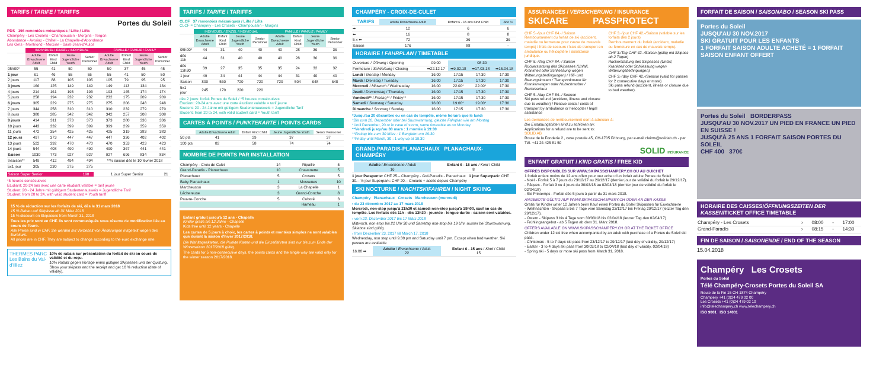TARIFS / TARIFE / TARIFFS
Portes du Soleil
PDS 196 remontées mécaniques / Lifte / Lifts
Champéry - Les Crosets - Champoussin - Morgins - Torgon
Abondance - Avoriaz - Châtel - La Chapelle-d'Abondance
Les Gets - Montriond - Morzine - Saint-Jean-d'Aulps
| | INDIVIDUEL / EINZEL / INDIVIDUAL | | | | FAMILLE / FAMILIE / FAMILY | | | |
| --- | --- | --- | --- | --- | --- | --- | --- | --- |
| | Adulte Erwachsene Adult | Enfant Kind Child | Jeune Jugendliche Youth | Senior Pensioner | Adulte Erwachsene Adult | Enfant Kind Child | Jeune Jugendliche Youth | Senior Pensioner |
| 05h00* | 55 | 41 | 50 | 50 | 50 | 37 | 45 | 45 |
| 1 jour | 61 | 46 | 55 | 55 | 55 | 41 | 50 | 50 |
| 2 jours | 117 | 88 | 105 | 105 | 105 | 79 | 95 | 95 |
| 3 jours | 166 | 125 | 149 | 149 | 149 | 113 | 134 | 134 |
| 4 jours | 214 | 161 | 193 | 193 | 193 | 145 | 174 | 174 |
| 5 jours | 258 | 194 | 232 | 232 | 232 | 175 | 209 | 209 |
| 6 jours | 305 | 229 | 275 | 275 | 275 | 206 | 248 | 248 |
| 7 jours | 344 | 258 | 310 | 310 | 310 | 232 | 279 | 279 |
| 8 jours | 380 | 285 | 342 | 342 | 342 | 257 | 308 | 308 |
| 9 jours | 414 | 311 | 373 | 373 | 373 | 280 | 336 | 336 |
| 10 jours | 443 | 332 | 399 | 399 | 399 | 299 | 359 | 359 |
| 11 jours | 472 | 354 | 425 | 425 | 425 | 319 | 383 | 383 |
| 12 jours | 497 | 373 | 447 | 447 | 447 | 336 | 402 | 402 |
| 13 jours | 522 | 392 | 470 | 470 | 470 | 353 | 423 | 423 |
| 14 jours | 544 | 408 | 490 | 490 | 490 | 367 | 441 | 441 |
| Saison | 1030 | 773 | 927 | 927 | 927 | 696 | 834 | 834 |
| ½saison** | 549 | 412 | 494 | 494 | **½ saison dès le 10 février 2018 | | | |
| 5x1 jour | 305 | 230 | 275 | 275 | | | | |
| Saison Super Senior | 190 | 1 jour Super Senior | 21 |
*5 heures consécutives
Etudiant: 20-24 ans avec une carte étudiant valable = tarif jeune
Student: 20 - 24 Jahre mit gültigem Studentenausweis = Jugendliche Tarif
Student: from 20 to 24, with valid student card = Youth tariff
15 % de réduction sur les forfaits de ski, dès le 31 mars 2018
15 % Rabatt auf Skipässe ab 31 März 2018
15 % discount on Skipasses from March 31, 2018
Tous les prix sont en CHF. Ils sont communiqués sous réserve de modification liée au cours de l'euro.
Alle Preise sind in CHF. Sie werden mit Vorbehalt von Änderungen mitgeteilt wegen des Eurokurs.
All prices are in CHF. They are subject to change according to the euro exchange rate.
THERMES PARC
Les Bains du Val-d'Illiez
10% de rabais sur présentation du forfait de ski en cours de validité et du reçu.
10% Rabatt gegen Vorlage eines gültigen Skipasses und der Quittung.
Show your skipass and the receipt and get 10 % reduction (date of validity).
TARIFS / TARIFE / TARIFFS
CLCF 37 remontées mécaniques / Lifte / Lifts
CLCF = Champéry - Les Crosets - Champoussin - Morgins
| | INDIVIDUEL / EINZEL / INDIVIDUAL | | | | FAMILLE / FAMILIE / FAMILY | | | |
| --- | --- | --- | --- | --- | --- | --- | --- | --- |
| | Adulte Erwachsene Adult | Enfant Kind Child | Jeune Jugendliche Youth | Senior Pensioner | Adulte Erwachsene Adult | Enfant Kind Child | Jeune Jugendliche Youth | Senior Pensioner |
| 05h00* | 44 | 31 | 40 | 40 | 40 | 28 | 36 | 36 |
| dès 11h | 44 | 31 | 40 | 40 | 40 | 28 | 36 | 36 |
| dès 13h30 | 39 | 27 | 35 | 35 | 35 | 24 | 32 | 32 |
| 1 jour | 49 | 34 | 44 | 44 | 44 | 31 | 40 | 40 |
| Saison | 800 | 560 | 720 | 720 | 720 | 504 | 648 | 648 |
| 5x1 jour | 245 | 170 | 220 | 220 | | | | |
dès 2 jours: forfait Portes du Soleil / *5 heures consécutives
Etudiant: 20-24 ans avec une carte étudiant valable = tarif jeune
Student: 20 - 24 Jahre mit gültigem Studentenausweis = Jugendliche Tarif
Student: from 20 to 24, with valid student card = Youth tariff
CARTES À POINTS / PUNKTEKARTE / POINTS CARDS
| | Adulte Erwachsene Adult | Enfant Kind Child | Jeune Jugendliche Youth | Senior Pensioner |
| --- | --- | --- | --- | --- |
| 50 pts | 41 | 29 | 37 | 37 |
| 100 pts | 82 | 58 | 74 | 74 |
NOMBRE DE POINTS PAR INSTALLATION
| Champéry - Croix de Culet | 14 | Ripaille | 5 |
| Grand-Paradis - Planachaux | 10 | Chavanette | 5 |
| Planachaux | 5 | Crosets | 5 |
| Baby Planachaux | 1 | Mossettes | 10 |
| Marcheuson | 3 | La Chapelle | 1 |
| Léchereuse | 3 | Grand-Conche | 8 |
| Pauvre-Conche | 5 | Cuboré | 3 |
| | | Hameau | 1 |
Enfant gratuit jusqu'à 12 ans - Chapelle
Kinder gratis bis 12 Jahre - Chapelle
Kids free until 12 years - Chapelle
Les cartes de 5 jours à choix, les cartes à points et montées simples ne sont valables que durant la saison d'hiver 2017/2018.
Die Wahltageskarten, die Punkte Karten und die Einzelfahrten sind nur bis zum Ende der Wintersaison 2017/2018 gültig.
The cards for 5 non-consecutive days, the points cards and the single way are valid only for the winter season 2017/2018.
CHAMPÉRY - CROIX-DE-CULET
| TARIFS | Adulte Erwachsene Adult | Enfant 6 - 15 ans Kind Child | Abo ½ |
| --- | --- | --- | --- |
| ➡ | 12 | 6 | 6 |
| ⬅ | 16 | 8 | 8 |
| 5 x ⬅ | 72 | 36 | 36 |
| Saison | 176 | 88 | – |
HORAIRE / FAHRPLAN / TIMETABLE
| Ouverture / Öffnung / Opening | 09:00 | 08:30 | | |
| Fermeture / Schließung / Closing | ➡22.12.17 | ➡9.02.18 | ➡17.03.18 | ➡15.04.18 |
| Lundi / Montag / Monday | 16:00 | 17:15 | 17:30 | 17:30 |
| Mardi / Dienstag / Tuesday | 16:00 | 17:15 | 17:30 | 17:30 |
| Mercredi / Mittwoch / Wednesday | 16:00 | 22:00* | 22:00* | 17:30 |
| Jeudi / Donnerstag / Thursday | 16:00 | 17:15 | 17:30 | 17:30 |
| Vendredi** / Freitag** / Friday** | 16:00 | 17:15 | 17:30 | 17:30 |
| Samedi / Samstag / Saturday | 16:00 | 19:00* | 19:00* | 17:30 |
| Dimanche / Sonntag / Sunday | 16:00 | 17:15 | 17:30 | 17:30 |
*Jusqu'au 20 décembre ou en cas de tempête, même horaire que le lundi
*Bis zum 20. Dezember oder bei Sturmwarnung, gleiche Fahrplan wie am Montag
*Until December, 20 or in case of storm, same timetable as on Monday
**Vendredi jusqu'au 30 mars : 1 montée à 19:30
**Freitag bis zum 30 März : 1 Bergfahrt um 19:30
**Friday until March, 30 : 1 way up at 19:30
GRAND-PARADIS-PLANACHAUX PLANACHAUX-CHAMPÉRY
| | Adulte / Erwachsene / Adult 16 | Enfant 6 - 15 ans / Kind / Child 8 |
1 jour Parapente: CHF 25.– Champéry - Grd-Paradis - Planachaux 1 jour Superpark: CHF 30.– ½ jour Superpark: CHF 20.– Crosets + accès depuis Champéry
SKI NOCTURNE / NACHTSKIFAHREN / NIGHT SKIING
Champéry Planachaux Crosets Marcheuson (mercredi)
› du 23 décembre 2017 au 17 mars 2018
Mercredi, non-stop jusqu'à 21h30 et samedi non-stop jusqu'à 19h00, sauf en cas de tempête. Les forfaits dès 11h - dès 13h30 - journée - longue durée - saison sont valables.
› vom 23. Dezember 2017 bis 17 März 2018
Mittwoch, non-stop bis 21 Uhr 30 und Samstag non-stop bis 19 Uhr, ausser bei Sturmwarnung. Skiabos sind gültig.
› from December 23, 2017 till March 17, 2018
Wednesday, non stop until 9.30 pm and Saturday until 7 pm. Except when bad weather. Ski passes are available
| 16:00 ➡ | Adulte / Erwachsene / Adult 22 | Enfant 6 - 15 ans / Kind / Child 15 |
ASSURANCES / VERSICHERUNG / INSURANCE
SKICARE PASSPROTECT
CHF 5.-/jour CHF 84.-/ Saison
Remboursement du forfait de ski (accident, maladie ou fermeture pour cause de mauvais temps) / frais de secours / frais de transport en ambulance ou hélicoptère / assistance juridique.
CHF 5.-/Tag CHF 84.-/ Saison
Rückerstattung des Skipasses (Unfall, Krankheit oder Schliessung wegen Witterungsbedingungen) / Hilf- und Rettungskosten / Transportkosten für Krankenwagen oder Hubschrauber / Rechtsschutz
CHF 5.-/day CHF 84.-/ Season
Ski pass refund (accident, illness and closure due to weather) / Rescue costs / costs of transport by ambulance or helicopter / legal assistance
CHF 3.-/jour CHF 42.-/Saison (valable sur les forfaits dès 2 jours)
Remboursement du forfait (accident, maladie ou fermeture en cas de mauvais temps).
CHF 3./Tag CHF 42.-/Saison (gültig mit Skipass ab 2 Tagen)
Rückerstattung des Skipasses (Unfall, Krankheit oder Schliessung wegen Witterungsbedingungen).
CHF 3.-/day CHF 42.-/Season (valid for passes for 2 consecutive days or more)
Ski pass refund (accident, illness or closure due to bad weather).
Les demandes de remboursement sont à adresser à:
Die Erstattungsbitten sind zu schicken an:
Applications for a refund are to be sent to:
SOLID AB
Route de la Fonderie 2 , case postale 45, CH-1705 Fribourg, par e-mail claims@solidab.ch - par Tél. +41 26 425 81 50
SOLID INSURANCE
ENFANT GRATUIT / KIND GRATIS / FREE KID
OFFRES DISPONIBLES SUR WWW.SKIPASSCHAMPERY.CH OU AU GUICHET
1 forfait enfant moins de 12 ans offert pour tout achat d'un forfait adulte Portes du Soleil
- Noël - Forfait 5 à 7 jours du 23/12/17 au 29/12/17 (dernier jour de validité du forfait le 29/12/17).
- Pâques - Forfait 3 ou 4 jours du 30/03/18 au 02/04/18 (dernier jour de validité du forfait le 02/04/18)
- Ski Printemps - Forfait dès 5 jours à partir du 31 mars 2018.
ANGEBOTE GÜLTIG AUF WWW.SKIPASSCHAMPERY.CH ODER AN DER KASSE
Gratis für Kinder unter 12 Jahren beim Kauf eines Portes du Soleil Skipasses für Erwachsene
- Weihnachten - Skipass 5 bis 7 Tage vom Samstag 23/12/17 bis Freitag 29/12/17 (letzter Tag den 29/12/17).
- Ostern - Skipass 3 bis 4 Tage vom 30/03/18 bis 02/04/18 (letzter Tag den 02/04/17)
- Frühlingsangebot - ab 5 Tagen ab dem 31. März 2018.
OFFERS AVAILABLE ON WWW.SKIPASSCHAMPERY.CH OR AT THE TICKET OFFICE
Children under 12 ski free when accompanied by an adult with purchase of a Portes du Soleil ski pass.
- Christmas - 5 to 7 days ski pass from 23/12/17 to 29/12/17 (last day of validity, 29/12/17)
- Easter - 3 to 4 days ski pass from 30/03/18 to 02/04/18 (last day of validity, 02/04/18)
- Spring ski - 5 days or more ski pass from March 31, 2018.
FORFAIT DE SAISON / SAISONABO / SEASON SKI PASS
Portes du Soleil
JUSQU'AU 30 NOV.2017
SKI GRATUIT POUR LES ENFANTS
1 FORFAIT SAISON ADULTE ACHETÉ = 1 FORFAIT SAISON ENFANT OFFERT
Portes du Soleil BORDERPASS
JUSQU'AU 30 NOV.2017 UN PIED EN FRANCE UN PIED EN SUISSE !
JUSQU'À 25 ANS 1 FORFAIT SAISON PORTES DU SOLEIL
CHF 400 370€
HORAIRE DES CAISSES/ÖFFNUNGSZEITEN DER KASSEN/TICKET OFFICE TIMETABLE
| Champéry - Les Crosets | › | 08:00 | - | 17:00 |
| Grand-Paradis | › | 08:15 | - | 14:30 |
FIN DE SAISON / SAISONENDE / END OF THE SEASON
15.04.2018
Champéry Les Crosets
Portes du Soleil
Télé Champéry-Crosets Portes du Soleil SA
Route de la Fin 15 CH-1874 Champéry
Champéry +41 (0)24 479 02 00
Les Crosets +41 (0)24 479 02 10
info@telechampery.ch www.telechampery.ch
ISO 9001 ISO 14001